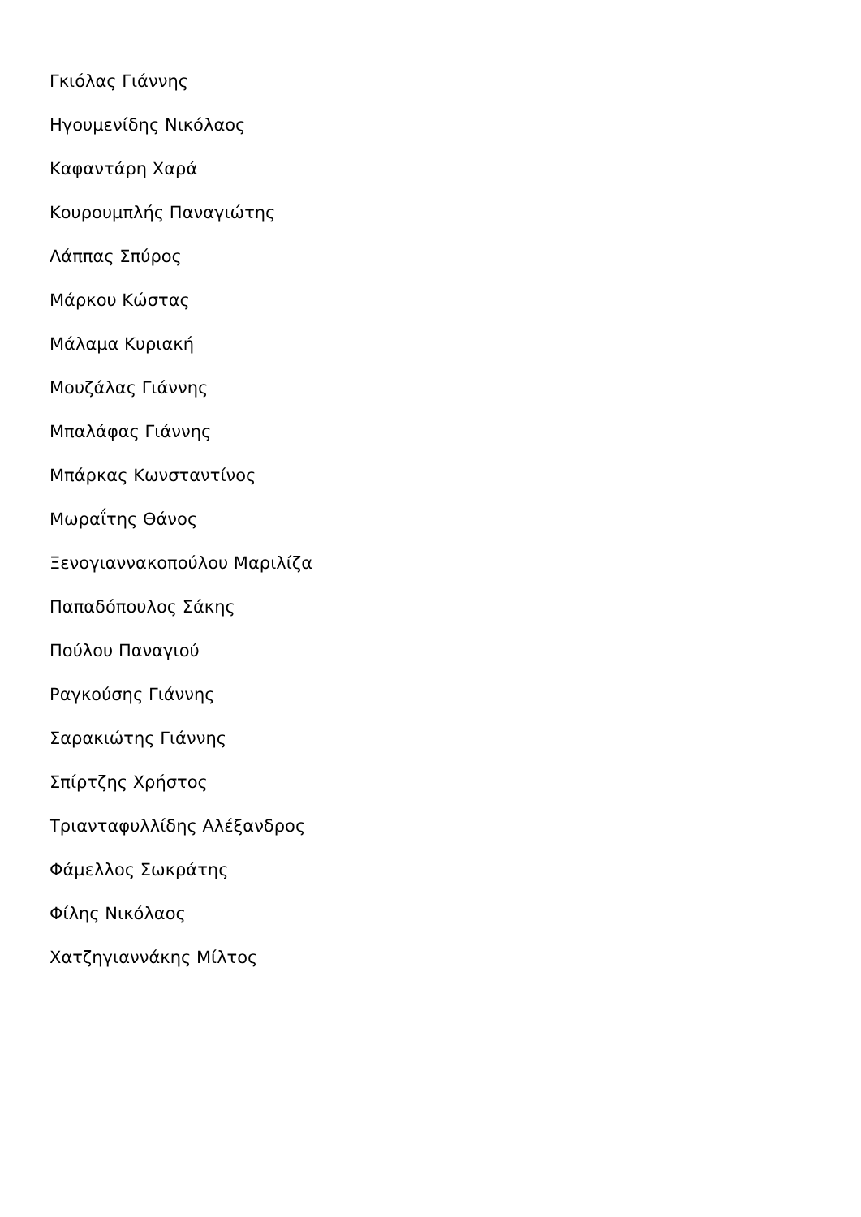Γκιόλας Γιάννης
Ηγουμενίδης Νικόλαος
Καφαντάρη Χαρά
Κουρουμπλής Παναγιώτης
Λάππας Σπύρος
Μάρκου Κώστας
Μάλαμα Κυριακή
Μουζάλας Γιάννης
Μπαλάφας Γιάννης
Μπάρκας Κωνσταντίνος
Μωραΐτης Θάνος
Ξενογιαννακοπούλου Μαριλίζα
Παπαδόπουλος Σάκης
Πούλου Παναγιού
Ραγκούσης Γιάννης
Σαρακιώτης Γιάννης
Σπίρτζης Χρήστος
Τριανταφυλλίδης Αλέξανδρος
Φάμελλος Σωκράτης
Φίλης Νικόλαος
Χατζηγιαννάκης Μίλτος